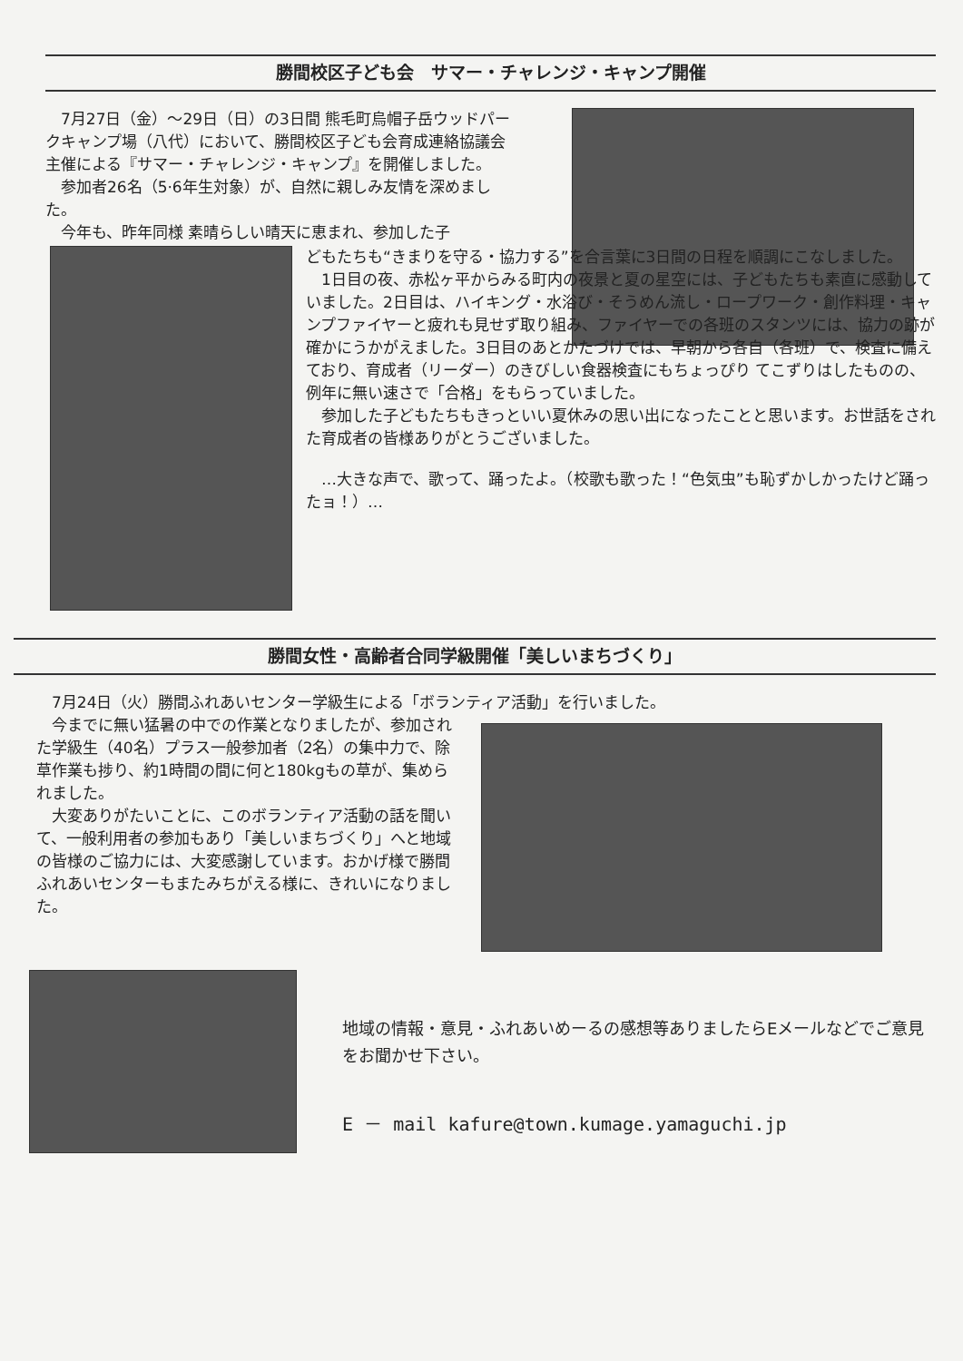勝間校区子ども会　サマー・チャレンジ・キャンプ開催
　7月27日（金）～29日（日）の3日間 熊毛町烏帽子岳ウッドパークキャンプ場（八代）において、勝間校区子ども会育成連絡協議会 主催による『サマー・チャレンジ・キャンプ』を開催しました。
　参加者26名（5·6年生対象）が、自然に親しみ友情を深めました。
　今年も、昨年同様 素晴らしい晴天に恵まれ、参加した子
どもたちも“きまりを守る・協力する”を合言葉に3日間の日程を順調にこなしました。
　1日目の夜、赤松ヶ平からみる町内の夜景と夏の星空には、子どもたちも素直に感動していました。2日目は、ハイキング・水浴び・そうめん流し・ロープワーク・創作料理・キャンプファイヤーと疲れも見せず取り組み、ファイヤーでの各班のスタンツには、協力の跡が確かにうかがえました。3日目のあとかたづけでは、早朝から各自（各班）で、検査に備えており、育成者（リーダー）のきびしい食器検査にもちょっぴり てこずりはしたものの、例年に無い速さで「合格」をもらっていました。
　参加した子どもたちもきっといい夏休みの思い出になったことと思います。お世話をされた育成者の皆様ありがとうございました。
　…大きな声で、歌って、踊ったよ。（校歌も歌った！“色気虫”も恥ずかしかったけど踊ったョ！）…
勝間女性・高齢者合同学級開催「美しいまちづくり」
　7月24日（火）勝間ふれあいセンター学級生による「ボランティア活動」を行いました。
　今までに無い猛暑の中での作業となりましたが、参加された学級生（40名）プラス一般参加者（2名）の集中力で、除草作業も捗り、約1時間の間に何と180kgもの草が、集められました。
　大変ありがたいことに、このボランティア活動の話を聞いて、一般利用者の参加もあり「美しいまちづくり」へと地域の皆様のご協力には、大変感謝しています。おかげ様で勝間ふれあいセンターもまたみちがえる様に、きれいになりました。
地域の情報・意見・ふれあいめーるの感想等ありましたらEメールなどでご意見をお聞かせ下さい。
E － mail kafure@town.kumage.yamaguchi.jp